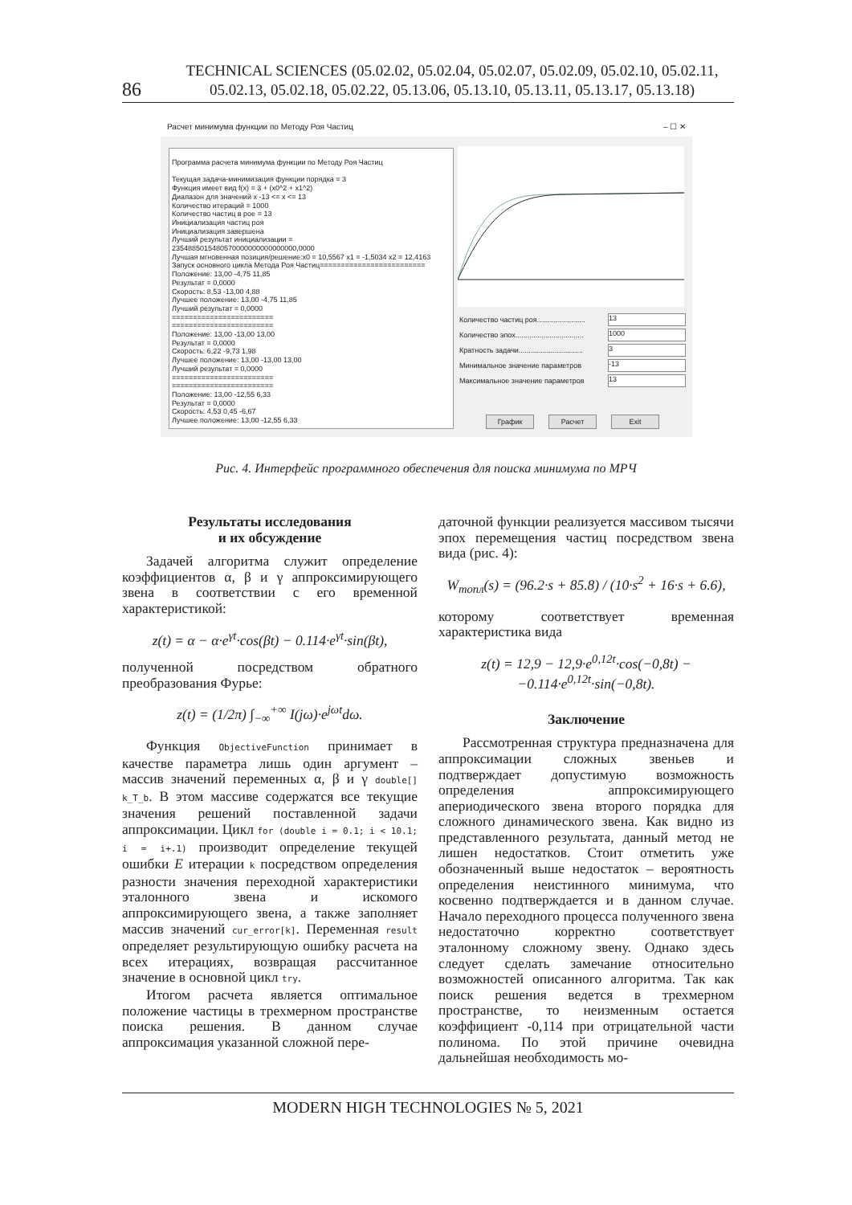86
TECHNICAL SCIENCES (05.02.02, 05.02.04, 05.02.07, 05.02.09, 05.02.10, 05.02.11,
05.02.13, 05.02.18, 05.02.22, 05.13.06, 05.13.10, 05.13.11, 05.13.17, 05.13.18)
Расчет минимума функции по Методу Роя Частиц – ☐ ✕
Программа расчета минимума функции по Методу Роя Частиц
Текущая задача-минимизация функции порядка = 3
Функция имеет вид f(x) = 3 + (x0^2 + x1^2)
Диапазон для значений x -13 <= x <= 13
Количество итераций = 1000
Количество частиц в рое = 13
Инициализация частиц роя
Инициализация завершена
Лучший результат инициализации =
2354885015480570000000000000000,0000
Лучшая мгновенная позиция/решение:x0 = 10,5567 x1 = -1,5034 x2 = 12,4163
Запуск основного цикла Метода Роя Частиц=========================
Положение: 13,00 -4,75 11,85
Результат = 0,0000
Скорость: 8,53 -13,00 4,88
Лучшее положение: 13,00 -4,75 11,85
Лучший результат = 0,0000
========================
========================
Положение: 13,00 -13,00 13,00
Результат = 0,0000
Скорость: 6,22 -9,73 1,98
Лучшее положение: 13,00 -13,00 13,00
Лучший результат = 0,0000
========================
========================
Положение: 13,00 -12,55 6,33
Результат = 0,0000
Скорость: 4,53 0,45 -6,67
Лучшее положение: 13,00 -12,55 6,33
Количество частиц роя........................ 13
Количество эпох.................................. 1000
Кратность задачи................................ 3
Минимальное значение параметров -13
Максимальное значение параметров 13
График Расчет Exit
Рис. 4. Интерфейс программного обеспечения для поиска минимума по МРЧ
Результаты исследования
и их обсуждение
Задачей алгоритма служит определение коэффициентов α, β и γ аппроксимирующего звена в соответствии с его временной характеристикой:
z(t) = α − α·e<sup>γt</sup>·cos(βt) − 0.114·e<sup>γt</sup>·sin(βt),
полученной посредством обратного преобразования Фурье:
z(t) = (1/2π) ∫<sub>−∞</sub><sup>+∞</sup> I(jω)·e<sup>jωt</sup>dω.
Функция ObjectiveFunction принимает в качестве параметра лишь один аргумент – массив значений переменных α, β и γ double[] k_T_b. В этом массиве содержатся все текущие значения решений поставленной задачи аппроксимации. Цикл for (double i = 0.1; i < 10.1; i = i+.1) производит определение текущей ошибки E итерации k посредством определения разности значения переходной характеристики эталонного звена и искомого аппроксимирующего звена, а также заполняет массив значений cur_error[k]. Переменная result определяет результирующую ошибку расчета на всех итерациях, возвращая рассчитанное значение в основной цикл try.
Итогом расчета является оптимальное положение частицы в трехмерном пространстве поиска решения. В данном случае аппроксимация указанной сложной пере-
даточной функции реализуется массивом тысячи эпох перемещения частиц посредством звена вида (рис. 4):
W<sub>топл</sub>(s) = (96.2·s + 85.8) / (10·s<sup>2</sup> + 16·s + 6.6),
которому соответствует временная характеристика вида
z(t) = 12,9 − 12,9·e<sup>0,12t</sup>·cos(−0,8t) −
−0.114·e<sup>0,12t</sup>·sin(−0,8t).
Заключение
Рассмотренная структура предназначена для аппроксимации сложных звеньев и подтверждает допустимую возможность определения аппроксимирующего апериодического звена второго порядка для сложного динамического звена. Как видно из представленного результата, данный метод не лишен недостатков. Стоит отметить уже обозначенный выше недостаток – вероятность определения неистинного минимума, что косвенно подтверждается и в данном случае. Начало переходного процесса полученного звена недостаточно корректно соответствует эталонному сложному звену. Однако здесь следует сделать замечание относительно возможностей описанного алгоритма. Так как поиск решения ведется в трехмерном пространстве, то неизменным остается коэффициент -0,114 при отрицательной части полинома. По этой причине очевидна дальнейшая необходимость мо-
MODERN HIGH TECHNOLOGIES № 5, 2021